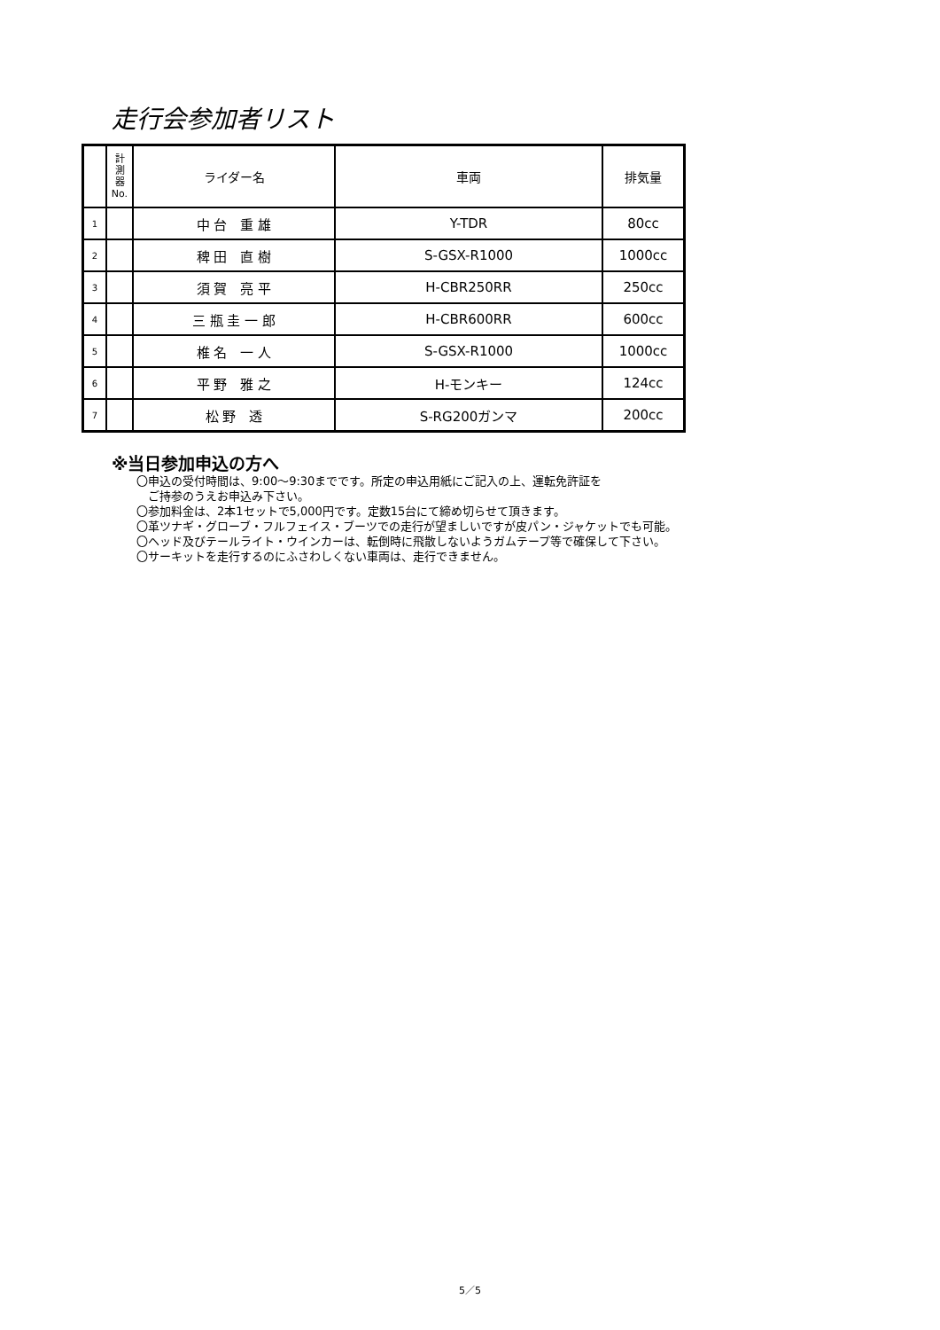走行会参加者リスト
| | 計 測 器 No. | ライダー名 | 車両 | 排気量 |
| --- | --- | --- | --- | --- |
| 1 | | 中 台 重 雄 | Y-TDR | 80cc |
| 2 | | 稗 田 直 樹 | S-GSX-R1000 | 1000cc |
| 3 | | 須 賀 亮 平 | H-CBR250RR | 250cc |
| 4 | | 三 瓶 圭 一 郎 | H-CBR600RR | 600cc |
| 5 | | 椎 名 一 人 | S-GSX-R1000 | 1000cc |
| 6 | | 平 野 雅 之 | H-モンキー | 124cc |
| 7 | | 松 野 透 | S-RG200ガンマ | 200cc |
※当日参加申込の方へ
〇申込の受付時間は、9:00～9:30までです。所定の申込用紙にご記入の上、運転免許証を
　ご持参のうえお申込み下さい。
〇参加料金は、2本1セットで5,000円です。定数15台にて締め切らせて頂きます。
〇革ツナギ・グローブ・フルフェイス・ブーツでの走行が望ましいですが皮パン・ジャケットでも可能。
〇ヘッド及びテールライト・ウインカーは、転倒時に飛散しないようガムテープ等で確保して下さい。
〇サーキットを走行するのにふさわしくない車両は、走行できません。
5／5